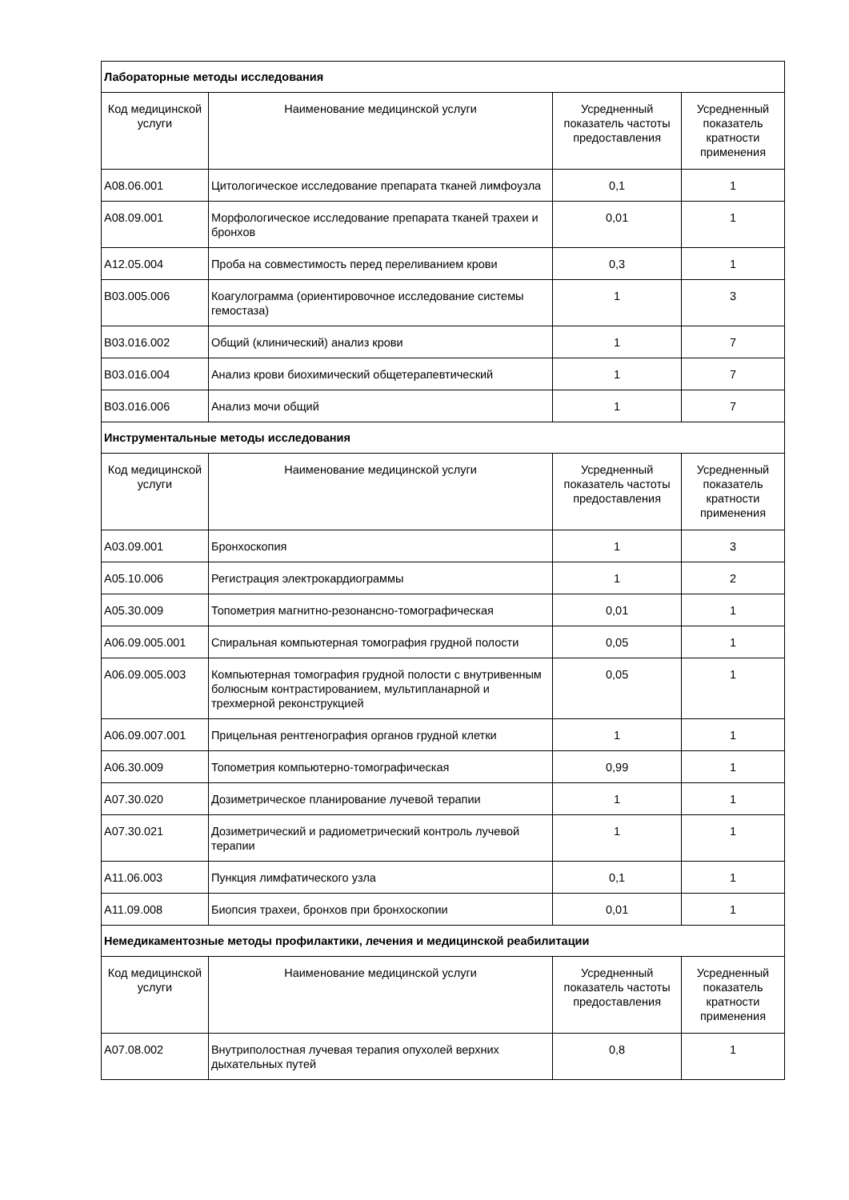| Лабораторные методы исследования | | | |
| Код медицинской услуги | Наименование медицинской услуги | Усредненный показатель частоты предоставления | Усредненный показатель кратности применения |
| A08.06.001 | Цитологическое исследование препарата тканей лимфоузла | 0,1 | 1 |
| A08.09.001 | Морфологическое исследование препарата тканей трахеи и бронхов | 0,01 | 1 |
| A12.05.004 | Проба на совместимость перед переливанием крови | 0,3 | 1 |
| B03.005.006 | Коагулограмма (ориентировочное исследование системы гемостаза) | 1 | 3 |
| B03.016.002 | Общий (клинический) анализ крови | 1 | 7 |
| B03.016.004 | Анализ крови биохимический общетерапевтический | 1 | 7 |
| B03.016.006 | Анализ мочи общий | 1 | 7 |
| Инструментальные методы исследования | | | |
| Код медицинской услуги | Наименование медицинской услуги | Усредненный показатель частоты предоставления | Усредненный показатель кратности применения |
| A03.09.001 | Бронхоскопия | 1 | 3 |
| A05.10.006 | Регистрация электрокардиограммы | 1 | 2 |
| A05.30.009 | Топометрия магнитно-резонансно-томографическая | 0,01 | 1 |
| A06.09.005.001 | Спиральная компьютерная томография грудной полости | 0,05 | 1 |
| A06.09.005.003 | Компьютерная томография грудной полости с внутривенным болюсным контрастированием, мультипланарной и трехмерной реконструкцией | 0,05 | 1 |
| A06.09.007.001 | Прицельная рентгенография органов грудной клетки | 1 | 1 |
| A06.30.009 | Топометрия компьютерно-томографическая | 0,99 | 1 |
| A07.30.020 | Дозиметрическое планирование лучевой терапии | 1 | 1 |
| A07.30.021 | Дозиметрический и радиометрический контроль лучевой терапии | 1 | 1 |
| A11.06.003 | Пункция лимфатического узла | 0,1 | 1 |
| A11.09.008 | Биопсия трахеи, бронхов при бронхоскопии | 0,01 | 1 |
| Немедикаментозные методы профилактики, лечения и медицинской реабилитации | | | |
| Код медицинской услуги | Наименование медицинской услуги | Усредненный показатель частоты предоставления | Усредненный показатель кратности применения |
| A07.08.002 | Внутриполостная лучевая терапия опухолей верхних дыхательных путей | 0,8 | 1 |